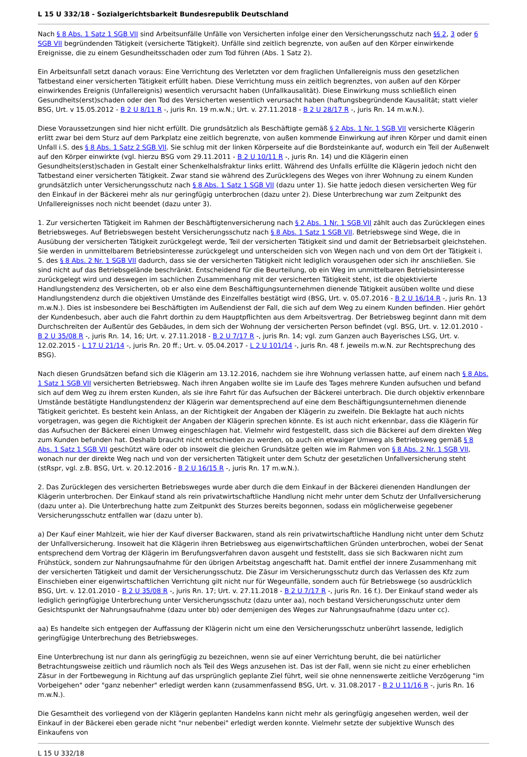L 15 U 332/18 - Sozialgerichtsbarkeit Bundesrepublik Deutschland
Nach § 8 Abs. 1 Satz 1 SGB VII sind Arbeitsunfälle Unfälle von Versicherten infolge einer den Versicherungsschutz nach §§ 2, 3 oder 6 SGB VII begründenden Tätigkeit (versicherte Tätigkeit). Unfälle sind zeitlich begrenzte, von außen auf den Körper einwirkende Ereignisse, die zu einem Gesundheitsschaden oder zum Tod führen (Abs. 1 Satz 2).
Ein Arbeitsunfall setzt danach voraus: Eine Verrichtung des Verletzten vor dem fraglichen Unfallereignis muss den gesetzlichen Tatbestand einer versicherten Tätigkeit erfüllt haben. Diese Verrichtung muss ein zeitlich begrenztes, von außen auf den Körper einwirkendes Ereignis (Unfallereignis) wesentlich verursacht haben (Unfallkausalität). Diese Einwirkung muss schließlich einen Gesundheits(erst)schaden oder den Tod des Versicherten wesentlich verursacht haben (haftungsbegründende Kausalität; statt vieler BSG, Urt. v 15.05.2012 - B 2 U 8/11 R -, juris Rn. 19 m.w.N.; Urt. v. 27.11.2018 - B 2 U 28/17 R -, juris Rn. 14 m.w.N.).
Diese Voraussetzungen sind hier nicht erfüllt. Die grundsätzlich als Beschäftigte gemäß § 2 Abs. 1 Nr. 1 SGB VII versicherte Klägerin erlitt zwar bei dem Sturz auf dem Parkplatz eine zeitlich begrenzte, von außen kommende Einwirkung auf ihren Körper und damit einen Unfall i.S. des § 8 Abs. 1 Satz 2 SGB VII. Sie schlug mit der linken Körperseite auf die Bordsteinkante auf, wodurch ein Teil der Außenwelt auf den Körper einwirkte (vgl. hierzu BSG vom 29.11.2011 - B 2 U 10/11 R -, juris Rn. 14) und die Klägerin einen Gesundheits(erst)schaden in Gestalt einer Schenkelhalsfraktur links erlitt. Während des Unfalls erfüllte die Klägerin jedoch nicht den Tatbestand einer versicherten Tätigkeit. Zwar stand sie während des Zurücklegens des Weges von ihrer Wohnung zu einem Kunden grundsätzlich unter Versicherungsschutz nach § 8 Abs. 1 Satz 1 SGB VII (dazu unter 1). Sie hatte jedoch diesen versicherten Weg für den Einkauf in der Bäckerei mehr als nur geringfügig unterbrochen (dazu unter 2). Diese Unterbrechung war zum Zeitpunkt des Unfallereignisses noch nicht beendet (dazu unter 3).
1. Zur versicherten Tätigkeit im Rahmen der Beschäftigtenversicherung nach § 2 Abs. 1 Nr. 1 SGB VII zählt auch das Zurücklegen eines Betriebsweges. Auf Betriebswegen besteht Versicherungsschutz nach § 8 Abs. 1 Satz 1 SGB VII. Betriebswege sind Wege, die in Ausübung der versicherten Tätigkeit zurückgelegt werde, Teil der versicherten Tätigkeit sind und damit der Betriebsarbeit gleichstehen. Sie werden in unmittelbarem Betriebsinteresse zurückgelegt und unterscheiden sich von Wegen nach und von dem Ort der Tätigkeit i. S. des § 8 Abs. 2 Nr. 1 SGB VII dadurch, dass sie der versicherten Tätigkeit nicht lediglich vorausgehen oder sich ihr anschließen. Sie sind nicht auf das Betriebsgelände beschränkt. Entscheidend für die Beurteilung, ob ein Weg im unmittelbaren Betriebsinteresse zurückgelegt wird und deswegen im sachlichen Zusammenhang mit der versicherten Tätigkeit steht, ist die objektivierte Handlungstendenz des Versicherten, ob er also eine dem Beschäftigungsunternehmen dienende Tätigkeit ausüben wollte und diese Handlungstendenz durch die objektiven Umstände des Einzelfalles bestätigt wird (BSG, Urt. v. 05.07.2016 - B 2 U 16/14 R -, juris Rn. 13 m.w.N.). Dies ist insbesondere bei Beschäftigten im Außendienst der Fall, die sich auf dem Weg zu einem Kunden befinden. Hier gehört der Kundenbesuch, aber auch die Fahrt dorthin zu dem Hauptpflichten aus dem Arbeitsvertrag. Der Betriebsweg beginnt dann mit dem Durchschreiten der Außentür des Gebäudes, in dem sich der Wohnung der versicherten Person befindet (vgl. BSG, Urt. v. 12.01.2010 - B 2 U 35/08 R -, juris Rn. 14, 16; Urt. v. 27.11.2018 - B 2 U 7/17 R -, juris Rn. 14; vgl. zum Ganzen auch Bayerisches LSG, Urt. v. 12.02.2015 - L 17 U 21/14 -, juris Rn. 20 ff.; Urt. v. 05.04.2017 - L 2 U 101/14 -, juris Rn. 48 f. jeweils m.w.N. zur Rechtsprechung des BSG).
Nach diesen Grundsätzen befand sich die Klägerin am 13.12.2016, nachdem sie ihre Wohnung verlassen hatte, auf einem nach § 8 Abs. 1 Satz 1 SGB VII versicherten Betriebsweg. Nach ihren Angaben wollte sie im Laufe des Tages mehrere Kunden aufsuchen und befand sich auf dem Weg zu ihrem ersten Kunden, als sie ihre Fahrt für das Aufsuchen der Bäckerei unterbrach. Die durch objektiv erkennbare Umstände bestätigte Handlungstendenz der Klägerin war dementsprechend auf eine dem Beschäftigungsunternehmen dienende Tätigkeit gerichtet. Es besteht kein Anlass, an der Richtigkeit der Angaben der Klägerin zu zweifeln. Die Beklagte hat auch nichts vorgetragen, was gegen die Richtigkeit der Angaben der Klägerin sprechen könnte. Es ist auch nicht erkennbar, dass die Klägerin für das Aufsuchen der Bäckerei einen Umweg eingeschlagen hat. Vielmehr wird festgestellt, dass sich die Bäckerei auf dem direkten Weg zum Kunden befunden hat. Deshalb braucht nicht entschieden zu werden, ob auch ein etwaiger Umweg als Betriebsweg gemäß § 8 Abs. 1 Satz 1 SGB VII geschützt wäre oder ob insoweit die gleichen Grundsätze gelten wie im Rahmen von § 8 Abs. 2 Nr. 1 SGB VII, wonach nur der direkte Weg nach und von der versicherten Tätigkeit unter dem Schutz der gesetzlichen Unfallversicherung steht (stRspr, vgl. z.B. BSG, Urt. v. 20.12.2016 - B 2 U 16/15 R -, juris Rn. 17 m.w.N.).
2. Das Zurücklegen des versicherten Betriebsweges wurde aber durch die dem Einkauf in der Bäckerei dienenden Handlungen der Klägerin unterbrochen. Der Einkauf stand als rein privatwirtschaftliche Handlung nicht mehr unter dem Schutz der Unfallversicherung (dazu unter a). Die Unterbrechung hatte zum Zeitpunkt des Sturzes bereits begonnen, sodass ein möglicherweise gegebener Versicherungsschutz entfallen war (dazu unter b).
a) Der Kauf einer Mahlzeit, wie hier der Kauf diverser Backwaren, stand als rein privatwirtschaftliche Handlung nicht unter dem Schutz der Unfallversicherung. Insoweit hat die Klägerin ihren Betriebsweg aus eigenwirtschaftlichen Gründen unterbrochen, wobei der Senat entsprechend dem Vortrag der Klägerin im Berufungsverfahren davon ausgeht und feststellt, dass sie sich Backwaren nicht zum Frühstück, sondern zur Nahrungsaufnahme für den übrigen Arbeitstag angeschafft hat. Damit entfiel der innere Zusammenhang mit der versicherten Tätigkeit und damit der Versicherungsschutz. Die Zäsur im Versicherungsschutz durch das Verlassen des Kfz zum Einschieben einer eigenwirtschaftlichen Verrichtung gilt nicht nur für Wegeunfälle, sondern auch für Betriebswege (so ausdrücklich BSG, Urt. v. 12.01.2010 - B 2 U 35/08 R -, juris Rn. 17; Urt. v. 27.11.2018 - B 2 U 7/17 R -, juris Rn. 16 f.). Der Einkauf stand weder als lediglich geringfügige Unterbrechung unter Versicherungsschutz (dazu unter aa), noch bestand Versicherungsschutz unter dem Gesichtspunkt der Nahrungsaufnahme (dazu unter bb) oder demjenigen des Weges zur Nahrungsaufnahme (dazu unter cc).
aa) Es handelte sich entgegen der Auffassung der Klägerin nicht um eine den Versicherungsschutz unberührt lassende, lediglich geringfügige Unterbrechung des Betriebsweges.
Eine Unterbrechung ist nur dann als geringfügig zu bezeichnen, wenn sie auf einer Verrichtung beruht, die bei natürlicher Betrachtungsweise zeitlich und räumlich noch als Teil des Wegs anzusehen ist. Das ist der Fall, wenn sie nicht zu einer erheblichen Zäsur in der Fortbewegung in Richtung auf das ursprünglich geplante Ziel führt, weil sie ohne nennenswerte zeitliche Verzögerung "im Vorbeigehen" oder "ganz nebenher" erledigt werden kann (zusammenfassend BSG, Urt. v. 31.08.2017 - B 2 U 11/16 R -, juris Rn. 16 m.w.N.).
Die Gesamtheit des vorliegend von der Klägerin geplanten Handelns kann nicht mehr als geringfügig angesehen werden, weil der Einkauf in der Bäckerei eben gerade nicht "nur nebenbei" erledigt werden konnte. Vielmehr setzte der subjektive Wunsch des Einkaufens von
L 15 U 332/18